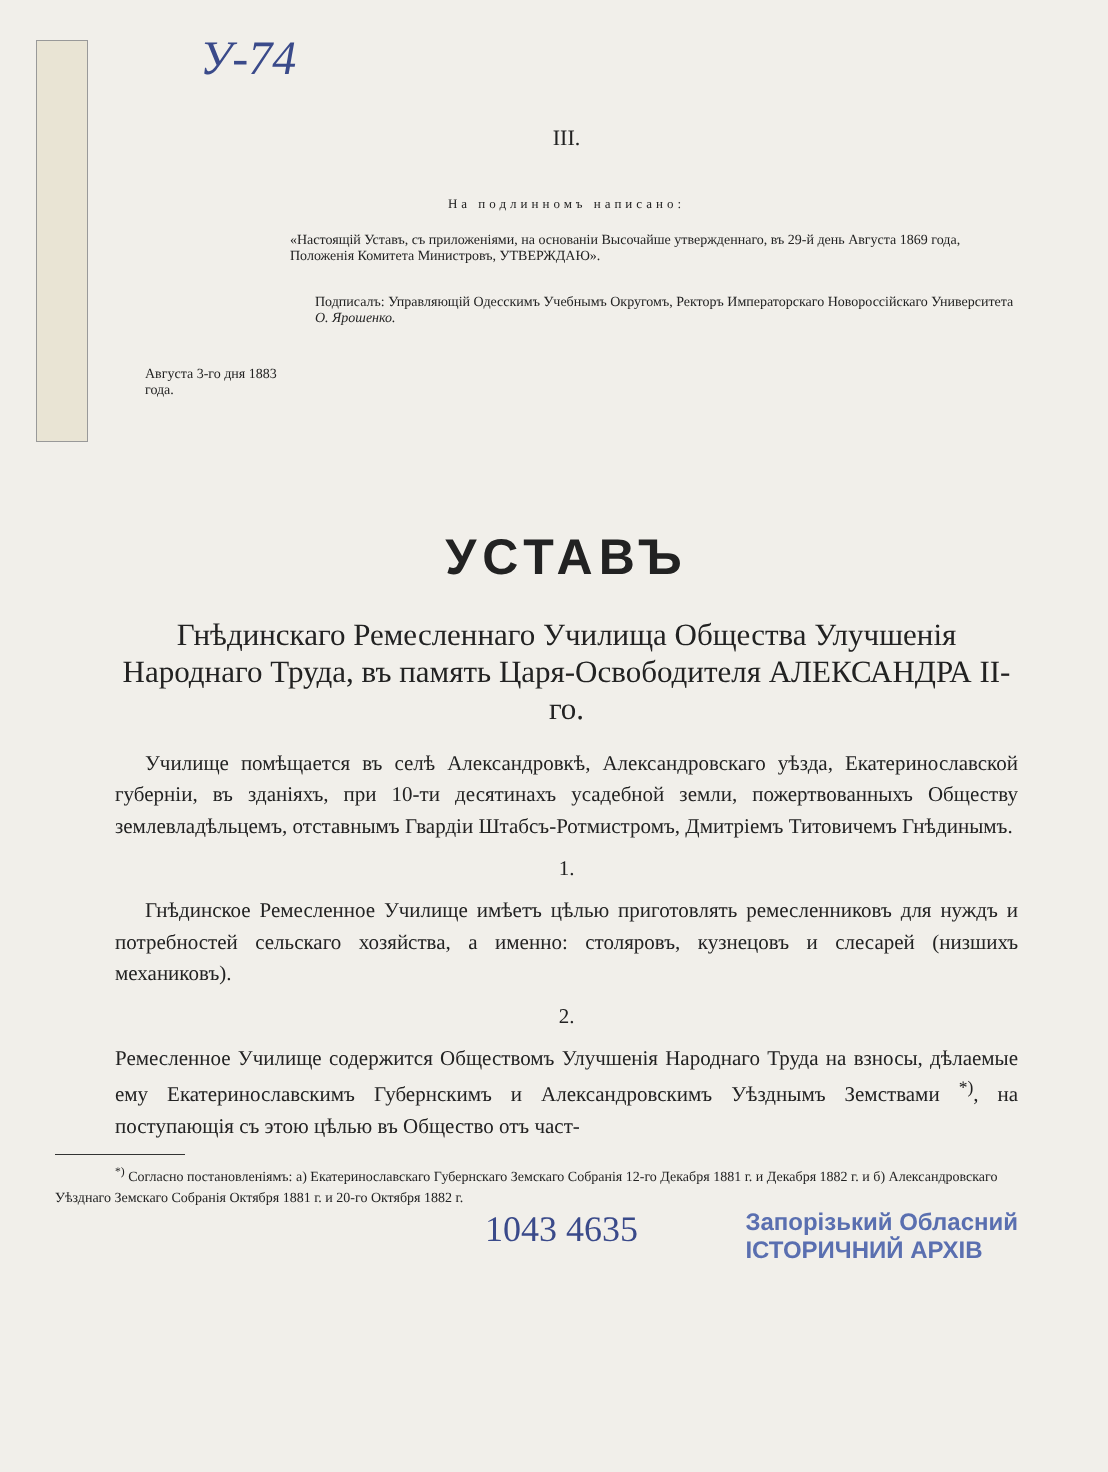У-74
III.
На подлинномъ написано:
«Настоящій Уставъ, съ приложеніями, на основаніи Высочайше утвержденнаго, въ 29-й день Августа 1869 года, Положенія Комитета Министровъ, УТВЕРЖДАЮ».
Подписалъ: Управляющій Одесскимъ Учебнымъ Округомъ, Ректоръ Императорскаго Новороссійскаго Университета О. Ярошенко.
Августа 3-го дня 1883 года.
УСТАВЪ
Гнѣдинскаго Ремесленнаго Училища Общества Улучшенія Народнаго Труда, въ память Царя-Освободителя АЛЕКСАНДРА II-го.
Училище помѣщается въ селѣ Александровкѣ, Александровскаго уѣзда, Екатеринославской губерніи, въ зданіяхъ, при 10-ти десятинахъ усадебной земли, пожертвованныхъ Обществу землевладѣльцемъ, отставнымъ Гвардіи Штабсъ-Ротмистромъ, Дмитріемъ Титовичемъ Гнѣдинымъ.
1.
Гнѣдинское Ремесленное Училище имѣетъ цѣлью приготовлять ремесленниковъ для нуждъ и потребностей сельскаго хозяйства, а именно: столяровъ, кузнецовъ и слесарей (низшихъ механиковъ).
2.
Ремесленное Училище содержится Обществомъ Улучшенія Народнаго Труда на взносы, дѣлаемые ему Екатеринославскимъ Губернскимъ и Александровскимъ Уѣзднымъ Земствами <sup>*)</sup>, на поступающія съ этою цѣлью въ Общество отъ част-
<sup>*)</sup> Согласно постановленіямъ: а) Екатеринославскаго Губернскаго Земскаго Собранія 12-го Декабря 1881 г. и Декабря 1882 г. и б) Александровскаго Уѣзднаго Земскаго Собранія Октября 1881 г. и 20-го Октября 1882 г.
1043 4635 Запорізький Обласний
ІСТОРИЧНИЙ АРХІВ